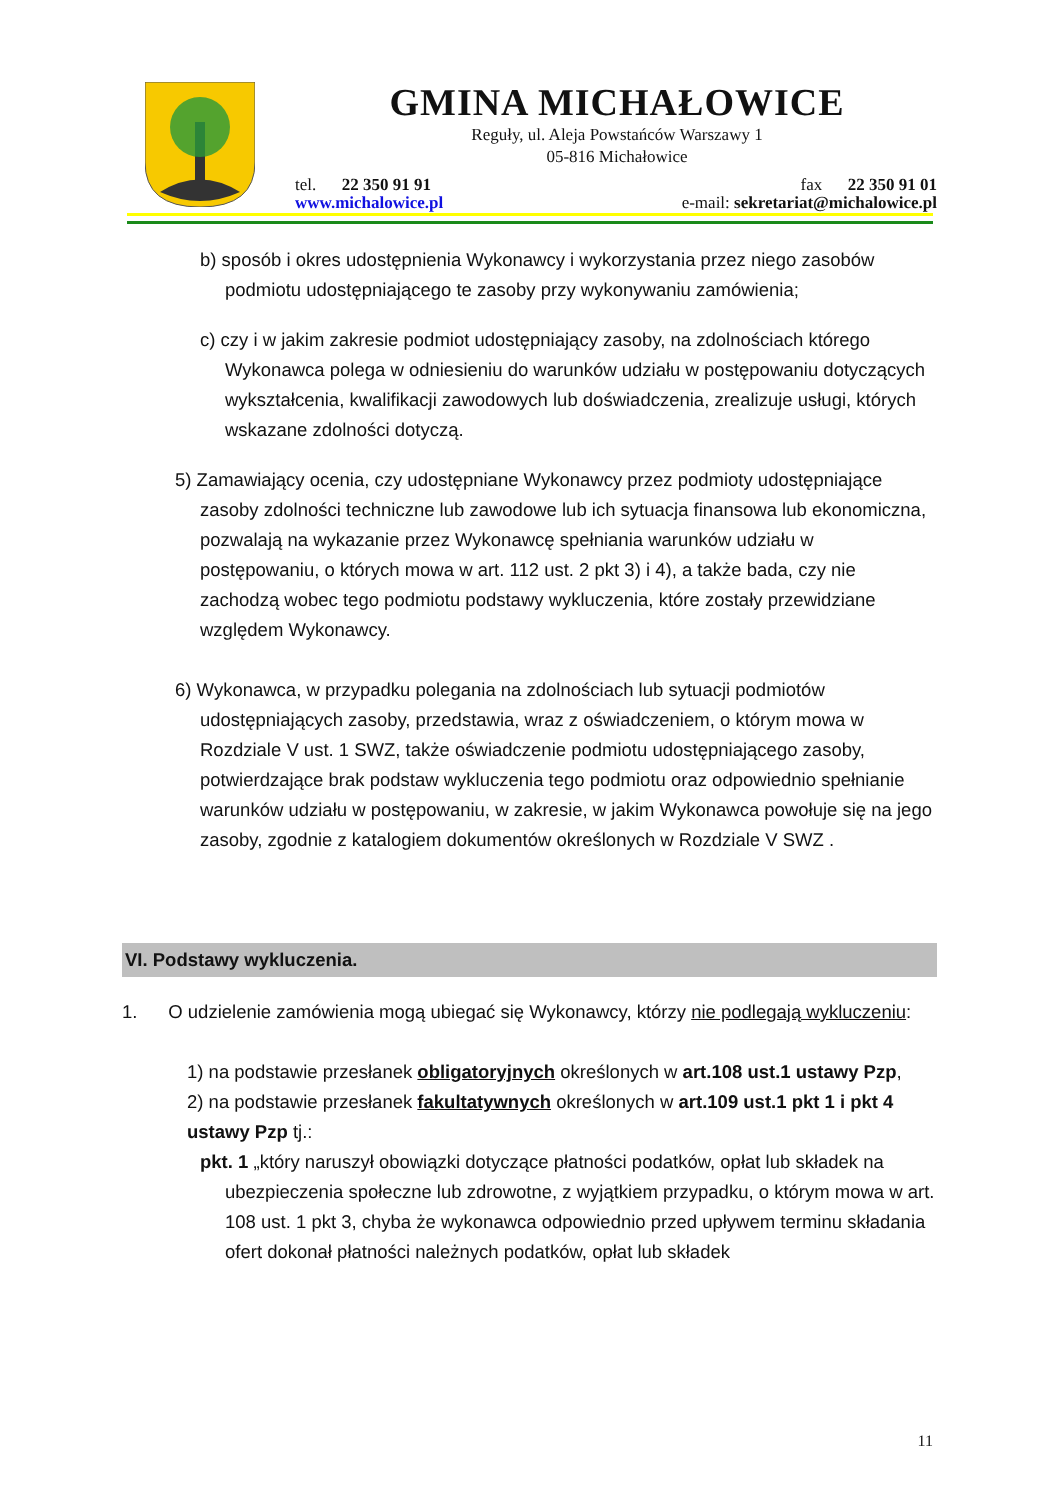GMINA MICHAŁOWICE
Reguły, ul. Aleja Powstańców Warszawy 1
05-816 Michałowice
tel. 22 350 91 91
www.michalowice.pl
fax 22 350 91 01
e-mail: sekretariat@michalowice.pl
b) sposób i okres udostępnienia Wykonawcy i wykorzystania przez niego zasobów podmiotu udostępniającego te zasoby przy wykonywaniu zamówienia;
c) czy i w jakim zakresie podmiot udostępniający zasoby, na zdolnościach którego Wykonawca polega w odniesieniu do warunków udziału w postępowaniu dotyczących wykształcenia, kwalifikacji zawodowych lub doświadczenia, zrealizuje usługi, których wskazane zdolności dotyczą.
5) Zamawiający ocenia, czy udostępniane Wykonawcy przez podmioty udostępniające zasoby zdolności techniczne lub zawodowe lub ich sytuacja finansowa lub ekonomiczna, pozwalają na wykazanie przez Wykonawcę spełniania warunków udziału w postępowaniu, o których mowa w art. 112 ust. 2 pkt 3) i 4), a także bada, czy nie zachodzą wobec tego podmiotu podstawy wykluczenia, które zostały przewidziane względem Wykonawcy.
6) Wykonawca, w przypadku polegania na zdolnościach lub sytuacji podmiotów udostępniających zasoby, przedstawia, wraz z oświadczeniem, o którym mowa w Rozdziale V ust. 1 SWZ, także oświadczenie podmiotu udostępniającego zasoby, potwierdzające brak podstaw wykluczenia tego podmiotu oraz odpowiednio spełnianie warunków udziału w postępowaniu, w zakresie, w jakim Wykonawca powołuje się na jego zasoby, zgodnie z katalogiem dokumentów określonych w Rozdziale V SWZ .
VI. Podstawy wykluczenia.
1. O udzielenie zamówienia mogą ubiegać się Wykonawcy, którzy nie podlegają wykluczeniu:
1) na podstawie przesłanek obligatoryjnych określonych w art.108 ust.1 ustawy Pzp,
2) na podstawie przesłanek fakultatywnych określonych w art.109 ust.1 pkt 1 i pkt 4 ustawy Pzp tj.:
pkt. 1 „który naruszył obowiązki dotyczące płatności podatków, opłat lub składek na ubezpieczenia społeczne lub zdrowotne, z wyjątkiem przypadku, o którym mowa w art. 108 ust. 1 pkt 3, chyba że wykonawca odpowiednio przed upływem terminu składania ofert dokonał płatności należnych podatków, opłat lub składek
11